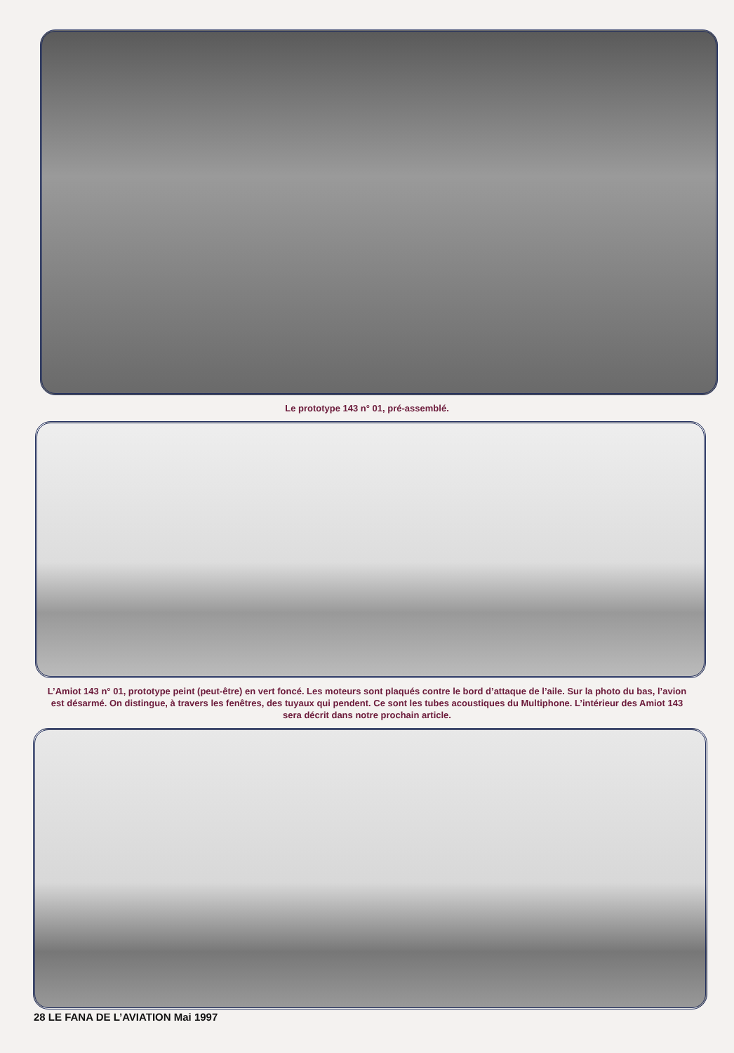Le prototype 143 n° 01, pré-assemblé.
L’Amiot 143 n° 01, prototype peint (peut-être) en vert foncé. Les moteurs sont plaqués contre le bord d’attaque de l’aile. Sur la photo du bas, l’avion est désarmé. On distingue, à travers les fenêtres, des tuyaux qui pendent. Ce sont les tubes acoustiques du Multiphone. L’intérieur des Amiot 143 sera décrit dans notre prochain article.
28 LE FANA DE L’AVIATION Mai 1997